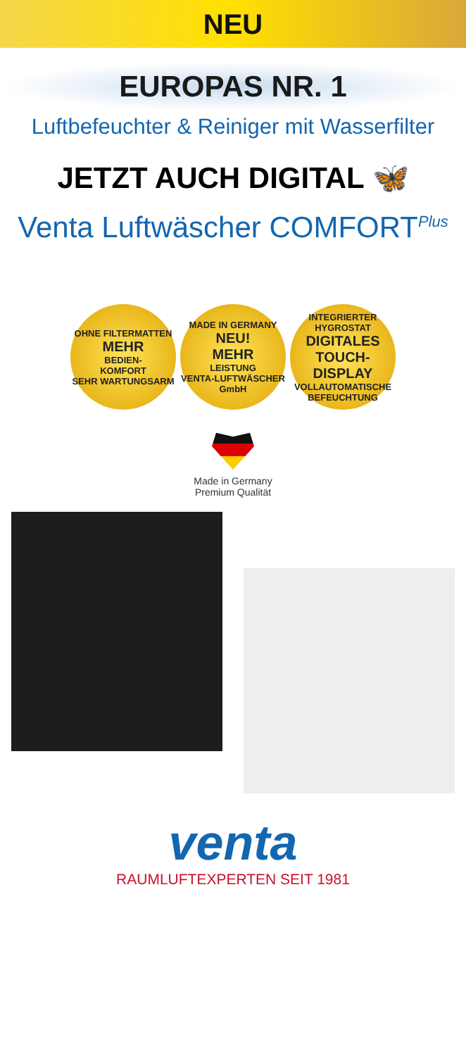NEU
EUROPAS NR. 1
Luftbefeuchter & Reiniger mit Wasserfilter
JETZT AUCH DIGITAL 🦋
Venta Luftwäscher COMFORT<sup>Plus</sup>
OHNE FILTERMATTEN
MEHR
BEDIEN-
KOMFORT
SEHR WARTUNGSARM
MADE IN GERMANY
NEU!
MEHR
LEISTUNG
VENTA-LUFTWÄSCHER GmbH
INTEGRIERTER HYGROSTAT
DIGITALES
TOUCH-
DISPLAY
VOLLAUTOMATISCHE BEFEUCHTUNG
Made in Germany
Premium Qualität
venta
RAUMLUFTEXPERTEN SEIT 1981